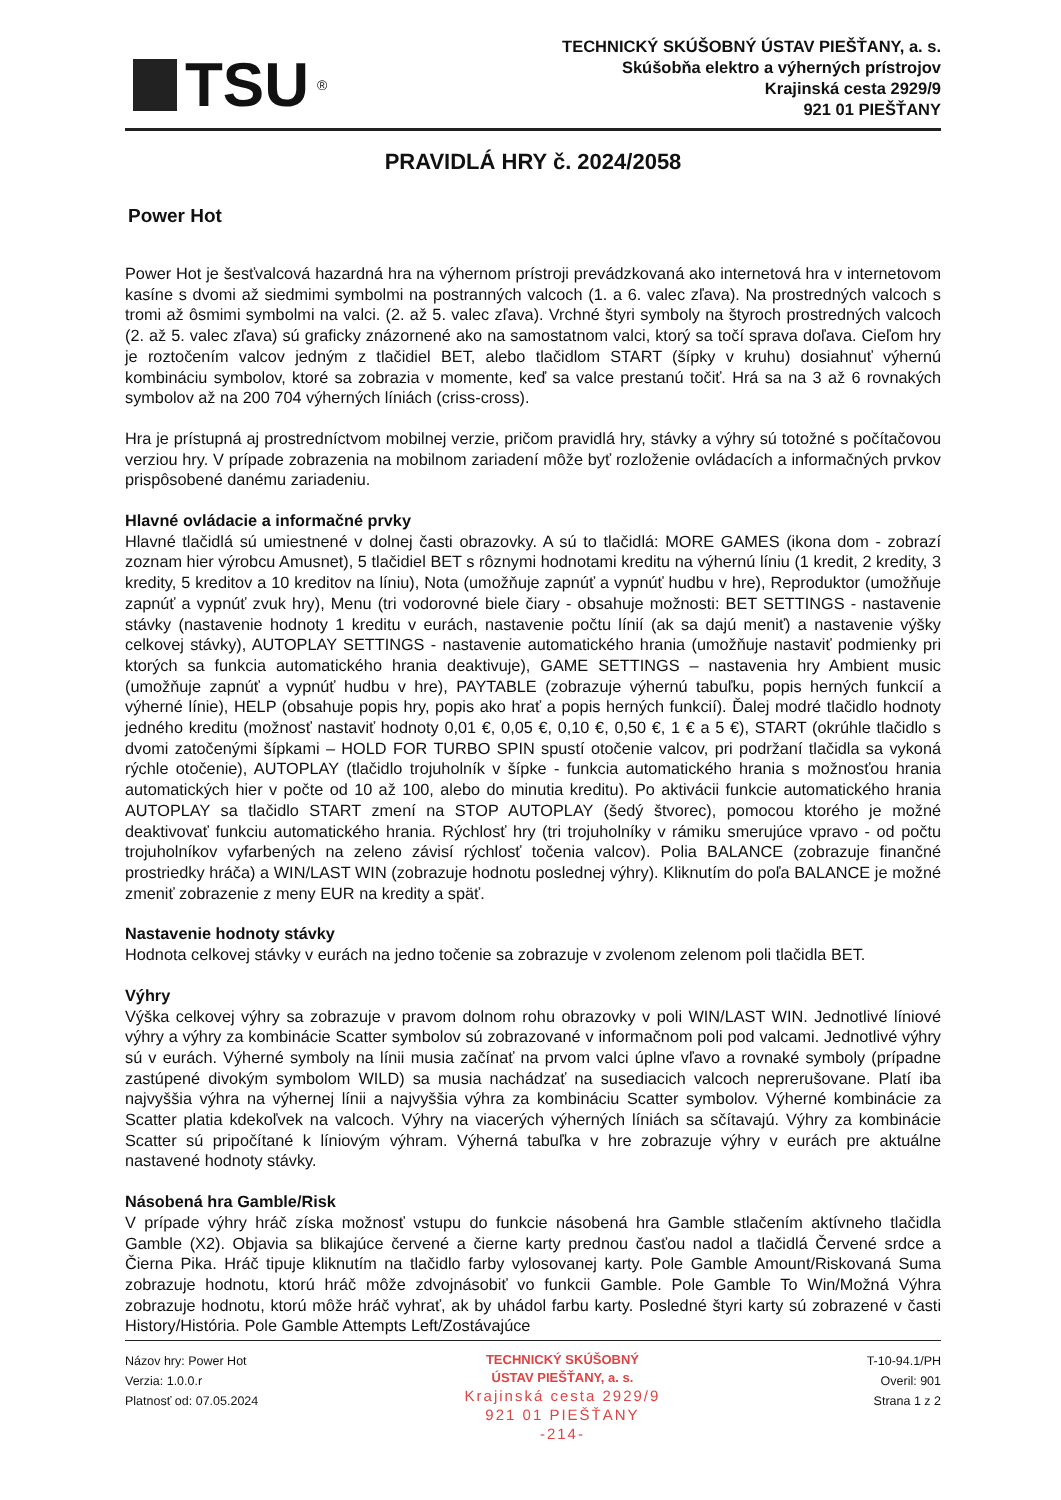TSU<sup>®</sup>
TECHNICKÝ SKÚŠOBNÝ ÚSTAV PIEŠŤANY, a. s.
Skúšobňa elektro a výherných prístrojov
Krajinská cesta 2929/9
921 01 PIEŠŤANY
PRAVIDLÁ HRY č. 2024/2058
Power Hot
Power Hot je šesťvalcová hazardná hra na výhernom prístroji prevádzkovaná ako internetová hra v internetovom kasíne s dvomi až siedmimi symbolmi na postranných valcoch (1. a 6. valec zľava). Na prostredných valcoch s tromi až ôsmimi symbolmi na valci. (2. až 5. valec zľava). Vrchné štyri symboly na štyroch prostredných valcoch (2. až 5. valec zľava) sú graficky znázornené ako na samostatnom valci, ktorý sa točí sprava doľava. Cieľom hry je roztočením valcov jedným z tlačidiel BET, alebo tlačidlom START (šípky v kruhu) dosiahnuť výhernú kombináciu symbolov, ktoré sa zobrazia v momente, keď sa valce prestanú točiť. Hrá sa na 3 až 6 rovnakých symbolov až na 200 704 výherných líniách (criss-cross).
Hra je prístupná aj prostredníctvom mobilnej verzie, pričom pravidlá hry, stávky a výhry sú totožné s počítačovou verziou hry. V prípade zobrazenia na mobilnom zariadení môže byť rozloženie ovládacích a informačných prvkov prispôsobené danému zariadeniu.
Hlavné ovládacie a informačné prvky
Hlavné tlačidlá sú umiestnené v dolnej časti obrazovky. A sú to tlačidlá: MORE GAMES (ikona dom - zobrazí zoznam hier výrobcu Amusnet), 5 tlačidiel BET s rôznymi hodnotami kreditu na výhernú líniu (1 kredit, 2 kredity, 3 kredity, 5 kreditov a 10 kreditov na líniu), Nota (umožňuje zapnúť a vypnúť hudbu v hre), Reproduktor (umožňuje zapnúť a vypnúť zvuk hry), Menu (tri vodorovné biele čiary - obsahuje možnosti: BET SETTINGS - nastavenie stávky (nastavenie hodnoty 1 kreditu v eurách, nastavenie počtu línií (ak sa dajú meniť) a nastavenie výšky celkovej stávky), AUTOPLAY SETTINGS - nastavenie automatického hrania (umožňuje nastaviť podmienky pri ktorých sa funkcia automatického hrania deaktivuje), GAME SETTINGS – nastavenia hry Ambient music (umožňuje zapnúť a vypnúť hudbu v hre), PAYTABLE (zobrazuje výhernú tabuľku, popis herných funkcií a výherné línie), HELP (obsahuje popis hry, popis ako hrať a popis herných funkcií). Ďalej modré tlačidlo hodnoty jedného kreditu (možnosť nastaviť hodnoty 0,01 €, 0,05 €, 0,10 €, 0,50 €, 1 € a 5 €), START (okrúhle tlačidlo s dvomi zatočenými šípkami – HOLD FOR TURBO SPIN spustí otočenie valcov, pri podržaní tlačidla sa vykoná rýchle otočenie), AUTOPLAY (tlačidlo trojuholník v šípke - funkcia automatického hrania s možnosťou hrania automatických hier v počte od 10 až 100, alebo do minutia kreditu). Po aktivácii funkcie automatického hrania AUTOPLAY sa tlačidlo START zmení na STOP AUTOPLAY (šedý štvorec), pomocou ktorého je možné deaktivovať funkciu automatického hrania. Rýchlosť hry (tri trojuholníky v rámiku smerujúce vpravo - od počtu trojuholníkov vyfarbených na zeleno závisí rýchlosť točenia valcov). Polia BALANCE (zobrazuje finančné prostriedky hráča) a WIN/LAST WIN (zobrazuje hodnotu poslednej výhry). Kliknutím do poľa BALANCE je možné zmeniť zobrazenie z meny EUR na kredity a späť.
Nastavenie hodnoty stávky
Hodnota celkovej stávky v eurách na jedno točenie sa zobrazuje v zvolenom zelenom poli tlačidla BET.
Výhry
Výška celkovej výhry sa zobrazuje v pravom dolnom rohu obrazovky v poli WIN/LAST WIN. Jednotlivé líniové výhry a výhry za kombinácie Scatter symbolov sú zobrazované v informačnom poli pod valcami. Jednotlivé výhry sú v eurách. Výherné symboly na línii musia začínať na prvom valci úplne vľavo a rovnaké symboly (prípadne zastúpené divokým symbolom WILD) sa musia nachádzať na susediacich valcoch neprerušovane. Platí iba najvyššia výhra na výhernej línii a najvyššia výhra za kombináciu Scatter symbolov. Výherné kombinácie za Scatter platia kdekoľvek na valcoch. Výhry na viacerých výherných líniách sa sčítavajú. Výhry za kombinácie Scatter sú pripočítané k líniovým výhram. Výherná tabuľka v hre zobrazuje výhry v eurách pre aktuálne nastavené hodnoty stávky.
Násobená hra Gamble/Risk
V prípade výhry hráč získa možnosť vstupu do funkcie násobená hra Gamble stlačením aktívneho tlačidla Gamble (X2). Objavia sa blikajúce červené a čierne karty prednou časťou nadol a tlačidlá Červené srdce a Čierna Pika. Hráč tipuje kliknutím na tlačidlo farby vylosovanej karty. Pole Gamble Amount/Riskovaná Suma zobrazuje hodnotu, ktorú hráč môže zdvojnásobiť vo funkcii Gamble. Pole Gamble To Win/Možná Výhra zobrazuje hodnotu, ktorú môže hráč vyhrať, ak by uhádol farbu karty. Posledné štyri karty sú zobrazené v časti History/História. Pole Gamble Attempts Left/Zostávajúce
Názov hry: Power Hot
Verzia: 1.0.0.r
Platnosť od: 07.05.2024
TECHNICKÝ SKÚŠOBNÝ
ÚSTAV PIEŠŤANY, a. s.
Krajinská cesta 2929/9
921 01 PIEŠŤANY
-214-
T-10-94.1/PH
Overil: 901
Strana 1 z 2